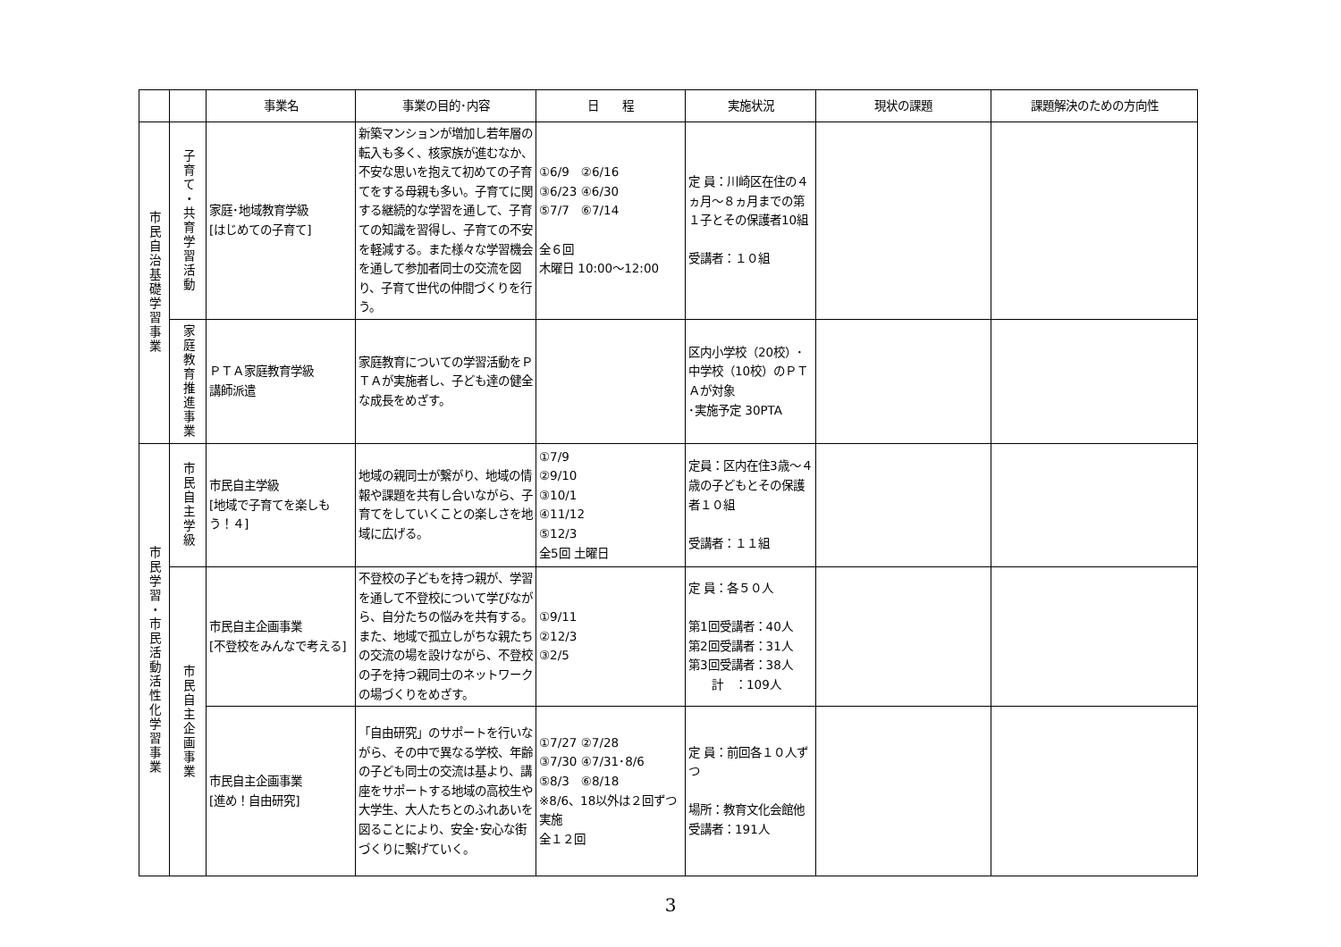| | | 事業名 | 事業の目的･内容 | 日 程 | 実施状況 | 現状の課題 | 課題解決のための方向性 |
| --- | --- | --- | --- | --- | --- | --- | --- |
| 市民自治基礎学習事業 | 子育て・共育学習活動 | 家庭･地域教育学級 [はじめての子育て] | 新築マンションが増加し若年層の転入も多く、核家族が進むなか、不安な思いを抱えて初めての子育てをする母親も多い。子育てに関する継続的な学習を通して、子育ての知識を習得し、子育ての不安を軽減する。また様々な学習機会を通して参加者同士の交流を図り、子育て世代の仲間づくりを行う。 | ①6/9 ②6/16 ③6/23 ④6/30 ⑤7/7 ⑥7/14 全６回 木曜日 10:00～12:00 | 定 員：川崎区在住の４ヵ月～８ヵ月までの第１子とその保護者10組 受講者：１０組 | | |
| | 家庭教育推進事業 | ＰＴＡ家庭教育学級 講師派遣 | 家庭教育についての学習活動をＰＴＡが実施者し、子ども達の健全な成長をめざす。 | | 区内小学校（20校）･中学校（10校）のＰＴＡが対象 ･実施予定 30PTA | | |
| 市民学習・市民活動活性化学習事業 | 市民自主学級 | 市民自主学級 [地域で子育てを楽しもう！４] | 地域の親同士が繋がり、地域の情報や課題を共有し合いながら、子育てをしていくことの楽しさを地域に広げる。 | ①7/9 ②9/10 ③10/1 ④11/12 ⑤12/3 全5回 土曜日 | 定員：区内在住3歳～４歳の子どもとその保護者１０組 受講者：１１組 | | |
| | 市民自主企画事業 | 市民自主企画事業 [不登校をみんなで考える] | 不登校の子どもを持つ親が、学習を通して不登校について学びながら、自分たちの悩みを共有する。また、地域で孤立しがちな親たちの交流の場を設けながら、不登校の子を持つ親同士のネットワークの場づくりをめざす。 | ①9/11 ②12/3 ③2/5 | 定 員：各５０人 第1回受講者：40人 第2回受講者：31人 第3回受講者：38人 計 ：109人 | | |
| | | 市民自主企画事業 [進め！自由研究] | 「自由研究」のサポートを行いながら、その中で異なる学校、年齢の子ども同士の交流は基より、講座をサポートする地域の高校生や大学生、大人たちとのふれあいを図ることにより、安全･安心な街づくりに繋げていく。 | ①7/27 ②7/28 ③7/30 ④7/31･8/6 ⑤8/3 ⑥8/18 ※8/6、18以外は２回ずつ実施 全１２回 | 定 員：前回各１０人ずつ 場所：教育文化会館他 受講者：191人 | | |
3